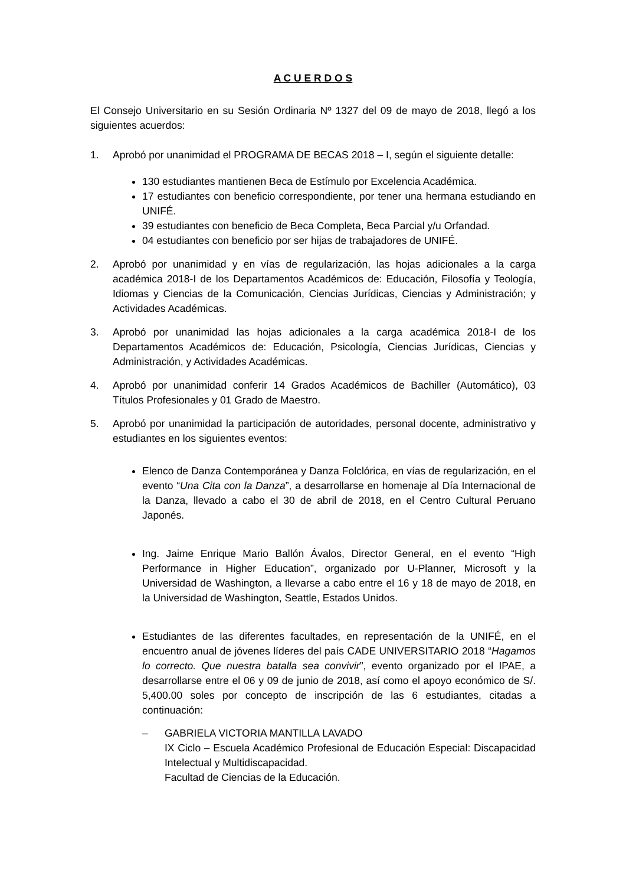A C U E R D O S
El Consejo Universitario en su Sesión Ordinaria Nº 1327 del 09 de mayo de 2018, llegó a los siguientes acuerdos:
1. Aprobó por unanimidad el PROGRAMA DE BECAS 2018 – I, según el siguiente detalle:
130 estudiantes mantienen Beca de Estímulo por Excelencia Académica.
17 estudiantes con beneficio correspondiente, por tener una hermana estudiando en UNIFÉ.
39 estudiantes con beneficio de Beca Completa, Beca Parcial y/u Orfandad.
04 estudiantes con beneficio por ser hijas de trabajadores de UNIFÉ.
2. Aprobó por unanimidad y en vías de regularización, las hojas adicionales a la carga académica 2018-I de los Departamentos Académicos de: Educación, Filosofía y Teología, Idiomas y Ciencias de la Comunicación, Ciencias Jurídicas, Ciencias y Administración; y Actividades Académicas.
3. Aprobó por unanimidad las hojas adicionales a la carga académica 2018-I de los Departamentos Académicos de: Educación, Psicología, Ciencias Jurídicas, Ciencias y Administración, y Actividades Académicas.
4. Aprobó por unanimidad conferir 14 Grados Académicos de Bachiller (Automático), 03 Títulos Profesionales y 01 Grado de Maestro.
5. Aprobó por unanimidad la participación de autoridades, personal docente, administrativo y estudiantes en los siguientes eventos:
Elenco de Danza Contemporánea y Danza Folclórica, en vías de regularización, en el evento “Una Cita con la Danza”, a desarrollarse en homenaje al Día Internacional de la Danza, llevado a cabo el 30 de abril de 2018, en el Centro Cultural Peruano Japonés.
Ing. Jaime Enrique Mario Ballón Ávalos, Director General, en el evento “High Performance in Higher Education”, organizado por U-Planner, Microsoft y la Universidad de Washington, a llevarse a cabo entre el 16 y 18 de mayo de 2018, en la Universidad de Washington, Seattle, Estados Unidos.
Estudiantes de las diferentes facultades, en representación de la UNIFÉ, en el encuentro anual de jóvenes líderes del país CADE UNIVERSITARIO 2018 “Hagamos lo correcto. Que nuestra batalla sea convivir”, evento organizado por el IPAE, a desarrollarse entre el 06 y 09 de junio de 2018, así como el apoyo económico de S/. 5,400.00 soles por concepto de inscripción de las 6 estudiantes, citadas a continuación:
– GABRIELA VICTORIA MANTILLA LAVADO
IX Ciclo – Escuela Académico Profesional de Educación Especial: Discapacidad Intelectual y Multidiscapacidad.
Facultad de Ciencias de la Educación.